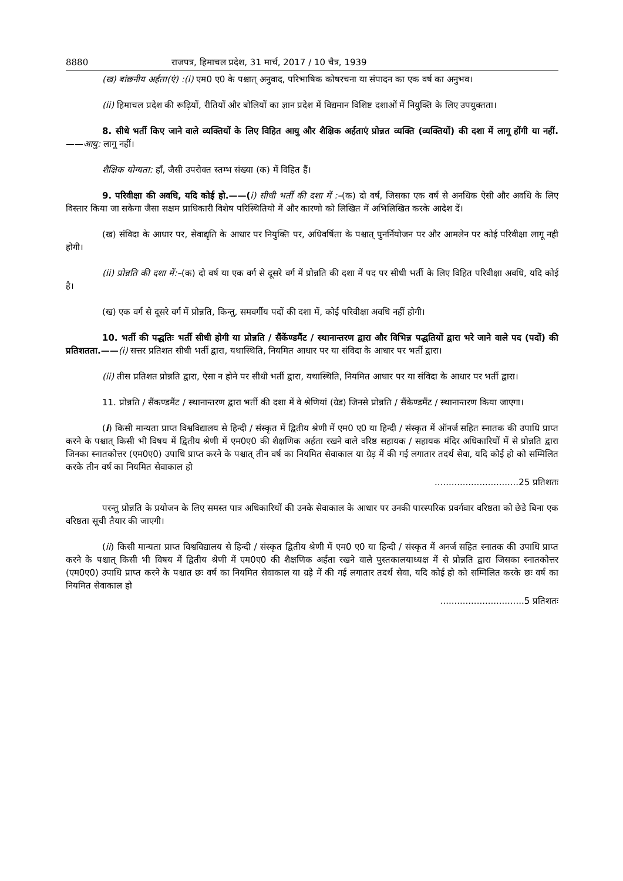8880 राजपत्र, हिमाचल प्रदेश, 31 मार्च, 2017 / 10 चैत्र, 1939
(ख) बांछनीय अर्हता(एं) :(i) एम0 ए0 के पश्चात् अनुवाद, परिभाषिक कोषरचना या संपादन का एक वर्ष का अनुभव।
(ii) हिमाचल प्रदेश की रूढ़ियों, रीतियों और बोलियों का ज्ञान प्रदेश में विद्यमान विशिष्ट दशाओं में नियुक्ति के लिए उपयुक्तता।
8. सीधे भर्ती किए जाने वाले व्यक्तियों के लिए विहित आयु और शैक्षिक अर्हताएं प्रोन्नत व्यक्ति (व्यक्तियों) की दशा में लागू होंगी या नहीं.——आयु: लागू नहीं।
शैक्षिक योग्यता: हाँ, जैसी उपरोक्त स्तम्भ संख्या (क) में विहित हैं।
9. परिवीक्षा की अवधि, यदि कोई हो.——(i) सीधी भर्ती की दशा में :–(क) दो वर्ष, जिसका एक वर्ष से अनधिक ऐसी और अवधि के लिए विस्तार किया जा सकेगा जैसा सक्षम प्राधिकारी विशेष परिस्थितियो में और कारणो को लिखित में अभिलिखित करके आदेश दें।
(ख) संविदा के आधार पर, सेवाद्यृति के आधार पर नियुक्ति पर, अधिवर्षिता के पश्चात् पुनर्नियोजन पर और आमलेन पर कोई परिवीक्षा लागू नही होगी।
(ii) प्रोन्नति की दशा में:–(क) दो वर्ष या एक वर्ग से दूसरे वर्ग में प्रोन्नति की दशा में पद पर सीधी भर्ती के लिए विहित परिवीक्षा अवधि, यदि कोई है।
(ख) एक वर्ग से दूसरे वर्ग में प्रोन्नति, किन्तु, समवर्गीय पदों की दशा में, कोई परिवीक्षा अवधि नहीं होगी।
10. भर्ती की पद्धतिः भर्ती सीधी होगी या प्रोन्नति / सैंकेंण्डमैंट / स्थानान्तरण द्वारा और विभिन्न पद्धतियों द्वारा भरे जाने वाले पद (पदों) की प्रतिशतता.——(i) सत्तर प्रतिशत सीधी भर्ती द्वारा, यथास्थिति, नियमित आधार पर या संविदा के आधार पर भर्ती द्वारा।
(ii) तीस प्रतिशत प्रोन्नति द्वारा, ऐसा न होने पर सीधी भर्ती द्वारा, यथास्थिति, नियमित आधार पर या संविदा के आधार पर भर्ती द्वारा।
11. प्रोन्नति / सैंकण्डमैंट / स्थानान्तरण द्वारा भर्ती की दशा में वे श्रेणियां (ग्रेड) जिनसे प्रोन्नति / सैंकेण्डमैंट / स्थानान्तरण किया जाएगा।
(i) किसी मान्यता प्राप्त विश्वविद्यालय से हिन्दी / संस्कृत में द्वितीय श्रेणी में एम0 ए0 या हिन्दी / संस्कृत में ऑनर्ज सहित स्नातक की उपाधि प्राप्त करने के पश्चात् किसी भी विषय में द्वितीय श्रेणी में एम0ए0 की शैक्षणिक अर्हता रखने वाले वरिष्ठ सहायक / सहायक मंदिर अधिकारियों में से प्रोन्नति द्वारा जिनका स्नातकोत्तर (एम0ए0) उपाधि प्राप्त करने के पश्चात् तीन वर्ष का नियमित सेवाकाल या ग्रेड़ में की गई लगातार तदर्थ सेवा, यदि कोई हो को सम्मिलित करके तीन वर्ष का नियमित सेवाकाल हो
..............................25 प्रतिशतः
परन्तु प्रोन्नति के प्रयोजन के लिए समस्त पात्र अधिकारियों की उनके सेवाकाल के आधार पर उनकी पारस्परिक प्रवर्गवार वरिष्ठता को छेडे बिना एक वरिष्ठता सूची तैयार की जाएगी।
(ii) किसी मान्यता प्राप्त विश्वविद्यालय से हिन्दी / संस्कृत द्वितीय श्रेणी में एम0 ए0 या हिन्दी / संस्कृत में अनर्ज सहित स्नातक की उपाधि प्राप्त करने के पश्चात् किसी भी विषय में द्वितीय श्रेणी में एम0ए0 की शैक्षणिक अर्हता रखने वाले पुस्तकालयाध्यक्ष में से प्रोन्नति द्वारा जिसका स्नातकोत्तर (एम0ए0) उपाधि प्राप्त करने के पश्चात छः वर्ष का नियमित सेवाकाल या ग्रड़े में की गई लगातार तदर्थ सेवा, यदि कोई हो को सम्मिलित करके छः वर्ष का नियमित सेवाकाल हो
..............................5 प्रतिशतः